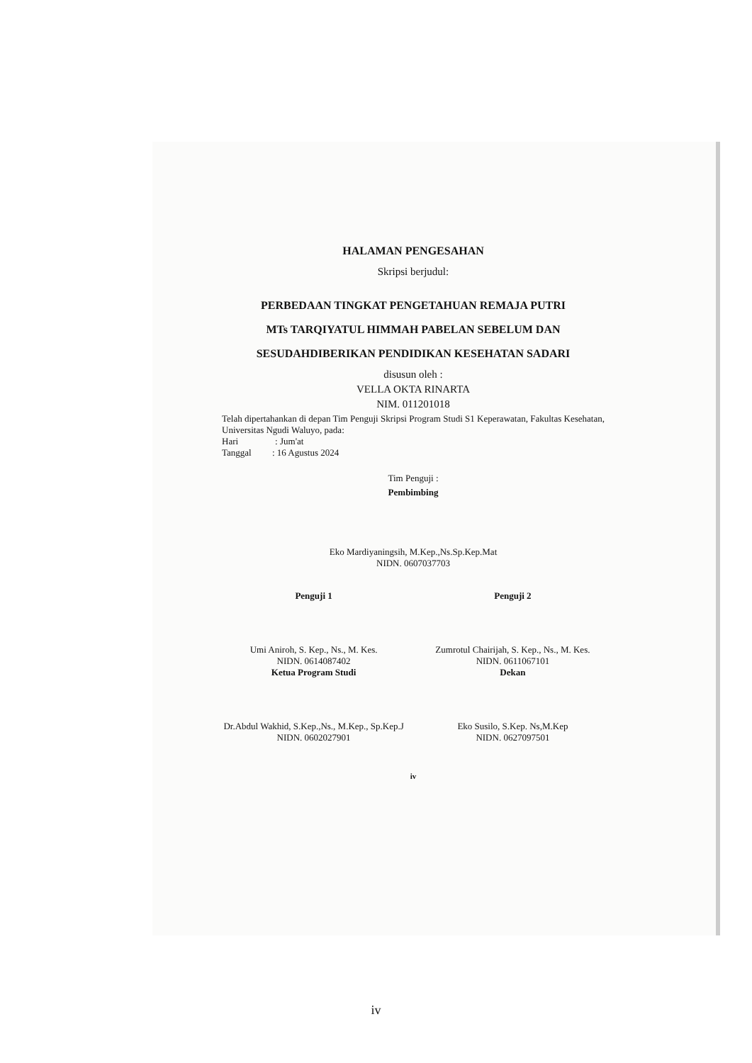HALAMAN PENGESAHAN
Skripsi berjudul:
PERBEDAAN TINGKAT PENGETAHUAN REMAJA PUTRI
MTs TARQIYATUL HIMMAH PABELAN SEBELUM DAN
SESUDAHDIBERIKAN PENDIDIKAN KESEHATAN SADARI
disusun oleh :
VELLA OKTA RINARTA
NIM. 011201018
Telah dipertahankan di depan Tim Penguji Skripsi Program Studi S1 Keperawatan, Fakultas Kesehatan, Universitas Ngudi Waluyo, pada:
Hari : Jum'at
Tanggal : 16 Agustus 2024
Tim Penguji :
Pembimbing
Eko Mardiyaningsih, M.Kep.,Ns.Sp.Kep.Mat
NIDN. 0607037703
Penguji 1
Umi Aniroh, S. Kep., Ns., M. Kes.
NIDN. 0614087402
Ketua Program Studi
Dr.Abdul Wakhid, S.Kep.,Ns., M.Kep., Sp.Kep.J
NIDN. 0602027901
Penguji 2
Zumrotul Chairijah, S. Kep., Ns., M. Kes.
NIDN. 0611067101
Dekan
Eko Susilo, S.Kep. Ns,M.Kep
NIDN. 0627097501
iv
iv